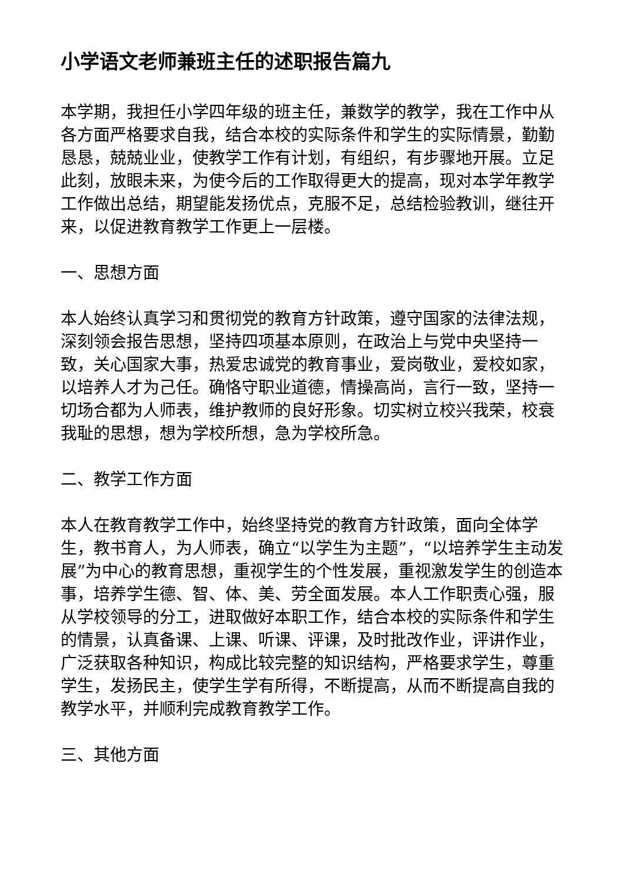小学语文老师兼班主任的述职报告篇九
本学期，我担任小学四年级的班主任，兼数学的教学，我在工作中从各方面严格要求自我，结合本校的实际条件和学生的实际情景，勤勤恳恳，兢兢业业，使教学工作有计划，有组织，有步骤地开展。立足此刻，放眼未来，为使今后的工作取得更大的提高，现对本学年教学工作做出总结，期望能发扬优点，克服不足，总结检验教训，继往开来，以促进教育教学工作更上一层楼。
一、思想方面
本人始终认真学习和贯彻党的教育方针政策，遵守国家的法律法规，深刻领会报告思想，坚持四项基本原则，在政治上与党中央坚持一致，关心国家大事，热爱忠诚党的教育事业，爱岗敬业，爱校如家，以培养人才为己任。确恪守职业道德，情操高尚，言行一致，坚持一切场合都为人师表，维护教师的良好形象。切实树立校兴我荣，校衰我耻的思想，想为学校所想，急为学校所急。
二、教学工作方面
本人在教育教学工作中，始终坚持党的教育方针政策，面向全体学生，教书育人，为人师表，确立“以学生为主题”，“以培养学生主动发展”为中心的教育思想，重视学生的个性发展，重视激发学生的创造本事，培养学生德、智、体、美、劳全面发展。本人工作职责心强，服从学校领导的分工，进取做好本职工作，结合本校的实际条件和学生的情景，认真备课、上课、听课、评课，及时批改作业，评讲作业，广泛获取各种知识，构成比较完整的知识结构，严格要求学生，尊重学生，发扬民主，使学生学有所得，不断提高，从而不断提高自我的教学水平，并顺利完成教育教学工作。
三、其他方面